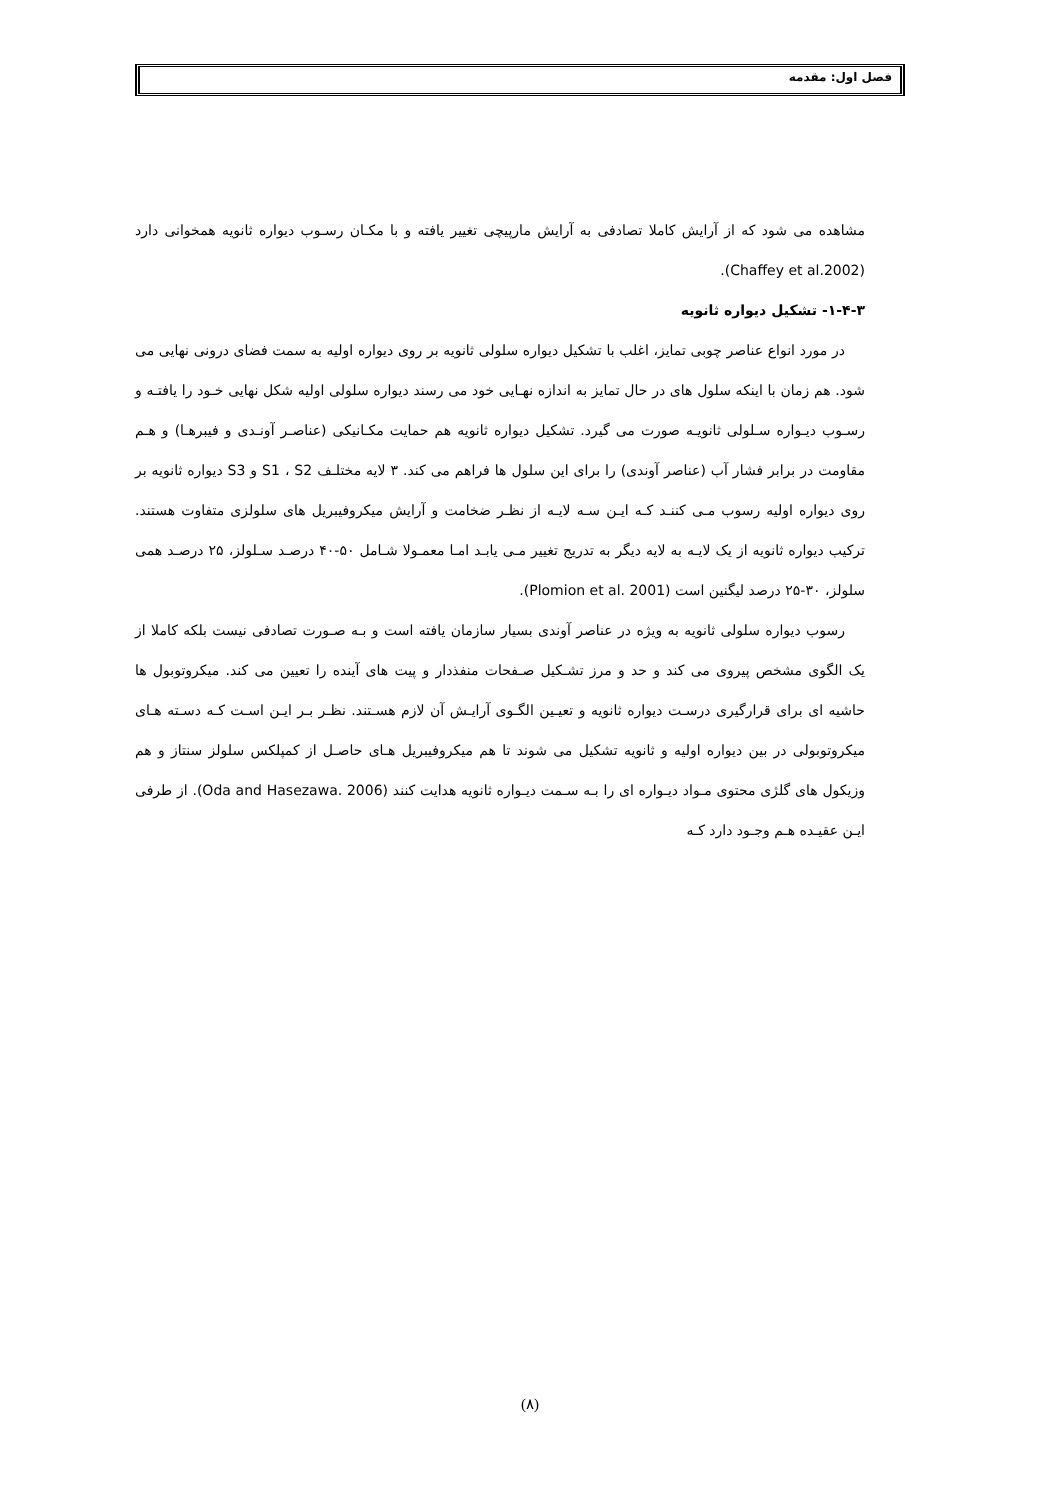فصل اول: مقدمه
مشاهده می شود که از آرایش کاملا تصادفی به آرایش مارپیچی تغییر یافته و با مکـان رسـوب دیواره ثانویه همخوانی دارد (Chaffey et al.2002).
۱-۴-۳- تشکیل دیواره ثانویه
در مورد انواع عناصر چوبی تمایز، اغلب با تشکیل دیواره سلولی ثانویه بر روی دیواره اولیه به سمت فضای درونی نهایی می شود. هم زمان با اینکه سلول های در حال تمایز به اندازه نهـایی خود می رسند دیواره سلولی اولیه شکل نهایی خـود را یافتـه و رسـوب دیـواره سـلولی ثانویـه صورت می گیرد. تشکیل دیواره ثانویه هم حمایت مکـانیکی (عناصـر آونـدی و فیبرهـا) و هـم مقاومت در برابر فشار آب (عناصر آوندی) را برای این سلول ها فراهم می کند. ۳ لایه مختلـف S1 ، S2 و S3 دیواره ثانویه بر روی دیواره اولیه رسوب مـی کننـد کـه ایـن سـه لایـه از نظـر ضخامت و آرایش میکروفیبریل های سلولزی متفاوت هستند. ترکیب دیواره ثانویه از یک لایـه به لایه دیگر به تدریج تغییر مـی یابـد امـا معمـولا شـامل ۵۰-۴۰ درصـد سـلولز، ۲۵ درصـد همی سلولز، ۳۰-۲۵ درصد لیگنین است (Plomion et al. 2001).
رسوب دیواره سلولی ثانویه به ویژه در عناصر آوندی بسیار سازمان یافته است و بـه صـورت تصادفی نیست بلکه کاملا از یک الگوی مشخص پیروی می کند و حد و مرز تشـکیل صـفحات منفذدار و پیت های آینده را تعیین می کند. میکروتوبول ها حاشیه ای برای قرارگیری درسـت دیواره ثانویه و تعیـین الگـوی آرایـش آن لازم هسـتند. نظـر بـر ایـن اسـت کـه دسـته هـای میکروتوبولی در بین دیواره اولیه و ثانویه تشکیل می شوند تا هم میکروفیبریل هـای حاصـل از کمپلکس سلولز سنتاز و هم وزیکول های گلژی محتوی مـواد دیـواره ای را بـه سـمت دیـواره ثانویه هدایت کنند (Oda and Hasezawa. 2006). از طرفی ایـن عقیـده هـم وجـود دارد کـه
(۸)